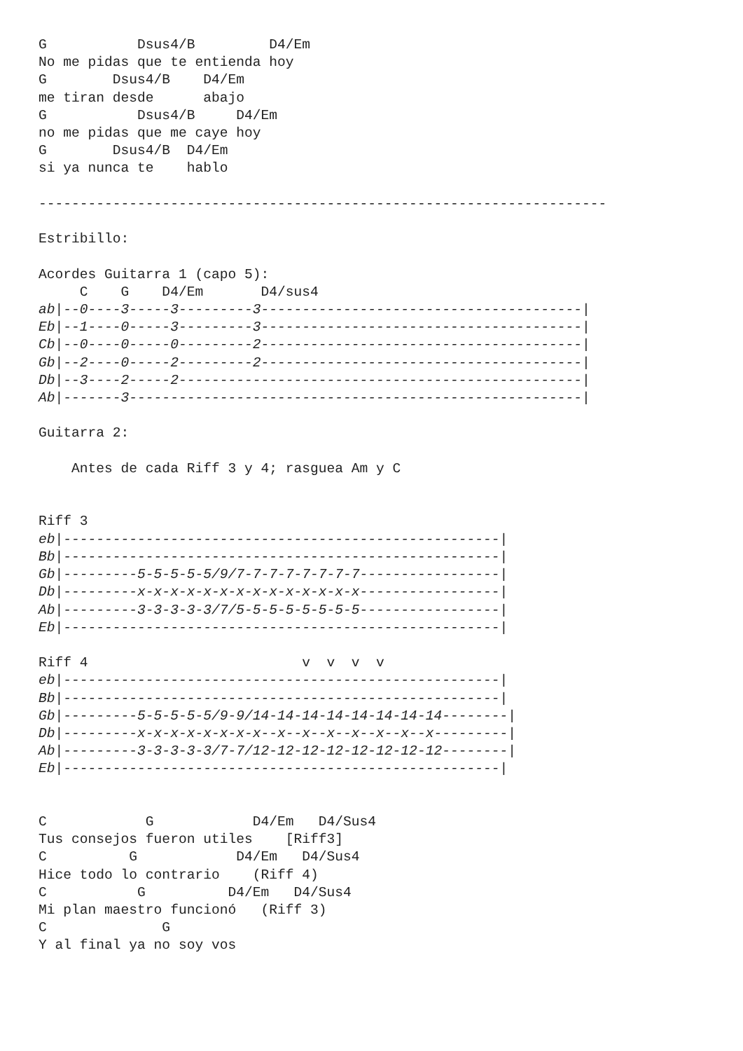G           Dsus4/B         D4/Em
No me pidas que te entienda hoy
G        Dsus4/B    D4/Em
me tiran desde      abajo
G           Dsus4/B     D4/Em
no me pidas que me caye hoy
G        Dsus4/B  D4/Em
si ya nunca te    hablo

---------------------------------------------------------------------

Estribillo:

Acordes Guitarra 1 (capo 5):
     C    G    D4/Em       D4/sus4
ab|--0----3-----3---------3---------------------------------------|
Eb|--1----0-----3---------3---------------------------------------|
Cb|--0----0-----0---------2---------------------------------------|
Gb|--2----0-----2---------2---------------------------------------|
Db|--3----2-----2-------------------------------------------------|
Ab|-------3-------------------------------------------------------|

Guitarra 2:

    Antes de cada Riff 3 y 4; rasguea Am y C


Riff 3
eb|-----------------------------------------------------|
Bb|-----------------------------------------------------|
Gb|---------5-5-5-5-5/9/7-7-7-7-7-7-7-7-----------------|
Db|---------x-x-x-x-x-x-x-x-x-x-x-x-x-x-----------------|
Ab|---------3-3-3-3-3/7/5-5-5-5-5-5-5-5-----------------|
Eb|-----------------------------------------------------|

Riff 4                          v  v  v  v
eb|-----------------------------------------------------|
Bb|-----------------------------------------------------|
Gb|---------5-5-5-5-5/9-9/14-14-14-14-14-14-14-14--------|
Db|---------x-x-x-x-x-x-x-x--x--x--x--x--x--x--x---------|
Ab|---------3-3-3-3-3/7-7/12-12-12-12-12-12-12-12--------|
Eb|-----------------------------------------------------|


C            G            D4/Em   D4/Sus4
Tus consejos fueron utiles    [Riff3]
C          G            D4/Em   D4/Sus4
Hice todo lo contrario    (Riff 4)
C           G          D4/Em   D4/Sus4
Mi plan maestro funcionó   (Riff 3)
C              G
Y al final ya no soy vos